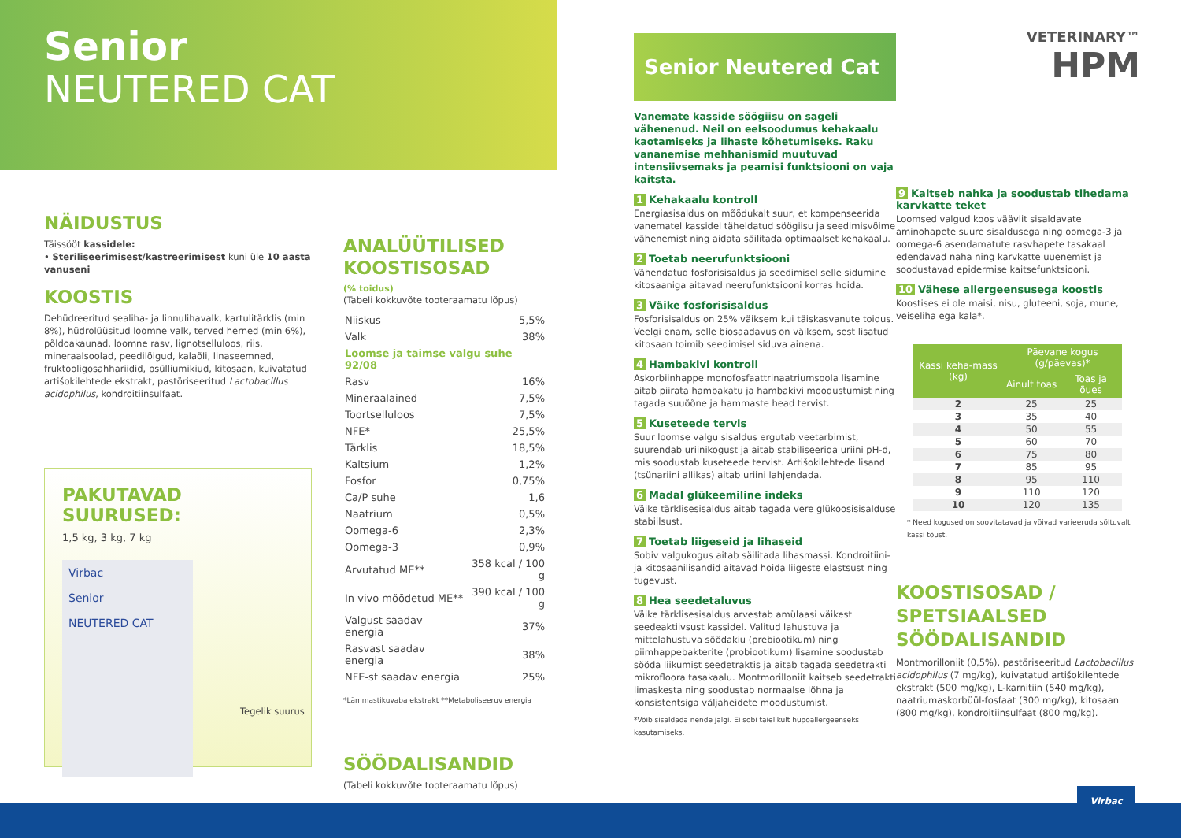Senior
NEUTERED CAT
NÄIDUSTUS
Täissööt kassidele:
• Steriliseerimisest/kastreerimisest kuni üle 10 aasta vanuseni
KOOSTIS
Dehüdreeritud sealiha- ja linnulihavalk, kartulitärklis (min 8%), hüdrolüüsitud loomne valk, terved herned (min 6%), põldoakaunad, loomne rasv, lignotselluloos, riis, mineraalsoolad, peedilõigud, kalaõli, linaseemned, fruktooligosahhariidid, psülliumikiud, kitosaan, kuivatatud artišokilehtede ekstrakt, pastöriseeritud Lactobacillus acidophilus, kondroitiinsulfaat.
PAKUTAVAD SUURUSED:
1,5 kg, 3 kg, 7 kg
Virbac
Senior
NEUTERED CAT
Tegelik suurus
ANALÜÜTILISED KOOSTISOSAD
(% toidus)
(Tabeli kokkuvõte tooteraamatu lõpus)
| Niiskus | 5,5% |
| Valk | 38% |
| Loomse ja taimse valgu suhe 92/08 | |
| Rasv | 16% |
| Mineraalained | 7,5% |
| Toortselluloos | 7,5% |
| NFE* | 25,5% |
| Tärklis | 18,5% |
| Kaltsium | 1,2% |
| Fosfor | 0,75% |
| Ca/P suhe | 1,6 |
| Naatrium | 0,5% |
| Oomega-6 | 2,3% |
| Oomega-3 | 0,9% |
| Arvutatud ME** | 358 kcal / 100 g |
| In vivo mõõdetud ME** | 390 kcal / 100 g |
| Valgust saadav energia | 37% |
| Rasvast saadav energia | 38% |
| NFE-st saadav energia | 25% |
*Lämmastikuvaba ekstrakt **Metaboliseeruv energia
SÖÖDALISANDID
(Tabeli kokkuvõte tooteraamatu lõpus)
Senior Neutered Cat
Vanemate kasside söögiisu on sageli vähenenud. Neil on eelsoodumus kehakaalu kaotamiseks ja lihaste kõhetumiseks. Raku vananemise mehhanismid muutuvad intensiivsemaks ja peamisi funktsiooni on vaja kaitsta.
1 Kehakaalu kontroll
Energiasisaldus on mõõdukalt suur, et kompenseerida vanematel kassidel täheldatud söögiisu ja seedimisvõime vähenemist ning aidata säilitada optimaalset kehakaalu.
2 Toetab neerufunktsiooni
Vähendatud fosforisisaldus ja seedimisel selle sidumine kitosaaniga aitavad neerufunktsiooni korras hoida.
3 Väike fosforisisaldus
Fosforisisaldus on 25% väiksem kui täiskasvanute toidus. Veelgi enam, selle biosaadavus on väiksem, sest lisatud kitosaan toimib seedimisel siduva ainena.
4 Hambakivi kontroll
Askorbiinhappe monofosfaattrinaatriumsoola lisamine aitab piirata hambakatu ja hambakivi moodustumist ning tagada suuõõne ja hammaste head tervist.
5 Kuseteede tervis
Suur loomse valgu sisaldus ergutab veetarbimist, suurendab uriinikogust ja aitab stabiliseerida uriini pH-d, mis soodustab kuseteede tervist. Artišokilehtede lisand (tsünariini allikas) aitab uriini lahjendada.
6 Madal glükeemiline indeks
Väike tärklisesisaldus aitab tagada vere glükoosisisalduse stabiilsust.
7 Toetab liigeseid ja lihaseid
Sobiv valgukogus aitab säilitada lihasmassi. Kondroitiini- ja kitosaanilisandid aitavad hoida liigeste elastsust ning tugevust.
8 Hea seedetaluvus
Väike tärklisesisaldus arvestab amülaasi väikest seedeaktiivsust kassidel. Valitud lahustuva ja mittelahustuva söödakiu (prebiootikum) ning piimhappebakterite (probiootikum) lisamine soodustab sööda liikumist seedetraktis ja aitab tagada seedetrakti mikrofloora tasakaalu. Montmorilloniit kaitseb seedetrakti limaskesta ning soodustab normaalse lõhna ja konsistentsiga väljaheidete moodustumist.
*Võib sisaldada nende jälgi. Ei sobi täielikult hüpoallergeenseks kasutamiseks.
VETERINARY™
HPM
9 Kaitseb nahka ja soodustab tihedama karvkatte teket
Loomsed valgud koos väävlit sisaldavate aminohapete suure sisaldusega ning oomega-3 ja oomega-6 asendamatute rasvhapete tasakaal edendavad naha ning karvkatte uuenemist ja soodustavad epidermise kaitsefunktsiooni.
10 Vähese allergeensusega koostis
Koostises ei ole maisi, nisu, gluteeni, soja, mune, veiseliha ega kala*.
| Kassi keha-mass (kg) | Päevane kogus (g/päevas)* | |
| --- | --- | --- |
| | Ainult toas | Toas ja õues |
| 2 | 25 | 25 |
| 3 | 35 | 40 |
| 4 | 50 | 55 |
| 5 | 60 | 70 |
| 6 | 75 | 80 |
| 7 | 85 | 95 |
| 8 | 95 | 110 |
| 9 | 110 | 120 |
| 10 | 120 | 135 |
* Need kogused on soovitatavad ja võivad varieeruda sõltuvalt kassi tõust.
KOOSTISOSAD / SPETSIAALSED SÖÖDALISANDID
Montmorilloniit (0,5%), pastöriseeritud Lactobacillus acidophilus (7 mg/kg), kuivatatud artišokilehtede ekstrakt (500 mg/kg), L-karnitiin (540 mg/kg), naatriumaskorbüül-fosfaat (300 mg/kg), kitosaan (800 mg/kg), kondroitiinsulfaat (800 mg/kg).
Virbac